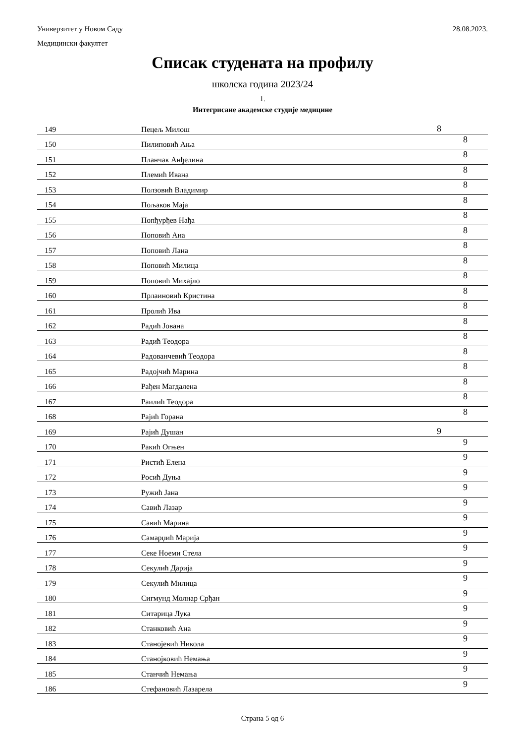28.08.2023.
Универзитет у Новом Саду
Медицински факултет
Списак студената на профилу
школска година 2023/24
1.
Интегрисане академске студије медицине
| 149 | Пецељ Милош | 8 |
| 150 | Пилиповић Ања | 8 |
| 151 | Планчак Анђелина | 8 |
| 152 | Племић Ивана | 8 |
| 153 | Ползовић Владимир | 8 |
| 154 | Пољаков Маја | 8 |
| 155 | Попђурђев Нађа | 8 |
| 156 | Поповић Ана | 8 |
| 157 | Поповић Лана | 8 |
| 158 | Поповић Милица | 8 |
| 159 | Поповић Михајло | 8 |
| 160 | Прлаиновић Кристина | 8 |
| 161 | Пролић Ива | 8 |
| 162 | Радић Јована | 8 |
| 163 | Радић Теодора | 8 |
| 164 | Радованчевић Теодора | 8 |
| 165 | Радојчић Марина | 8 |
| 166 | Рађен Магдалена | 8 |
| 167 | Раилић Теодора | 8 |
| 168 | Рајић Горана | 8 |
| 169 | Рајић Душан | 9 |
| 170 | Ракић Огњен | 9 |
| 171 | Ристић Елена | 9 |
| 172 | Росић Дуња | 9 |
| 173 | Ружић Јана | 9 |
| 174 | Савић Лазар | 9 |
| 175 | Савић Марина | 9 |
| 176 | Самарџић Марија | 9 |
| 177 | Секе Ноеми Стела | 9 |
| 178 | Секулић Дарија | 9 |
| 179 | Секулић Милица | 9 |
| 180 | Сигмунд Молнар Срђан | 9 |
| 181 | Ситарица Лука | 9 |
| 182 | Станковић Ана | 9 |
| 183 | Станојевић Никола | 9 |
| 184 | Станојковић Немања | 9 |
| 185 | Станчић Немања | 9 |
| 186 | Стефановић Лазарела | 9 |
Страна 5 од 6